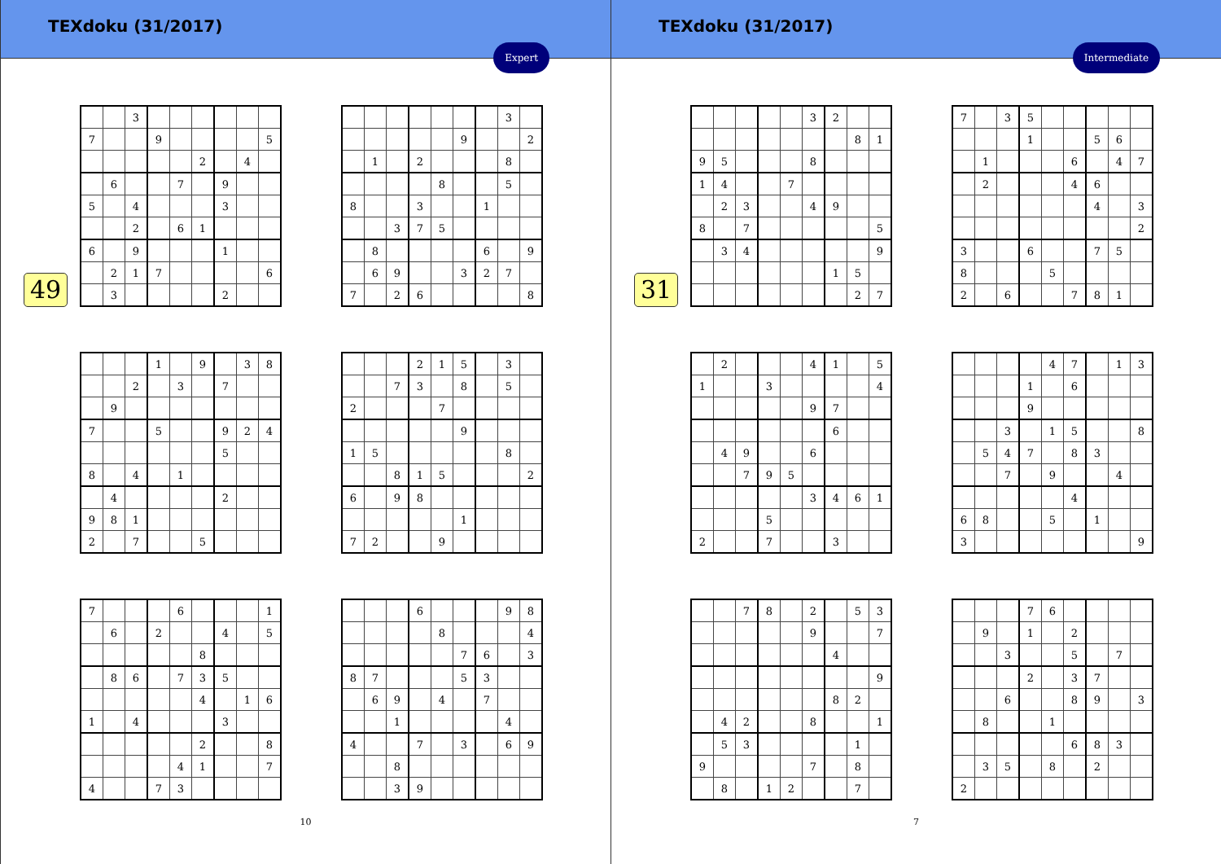TEXdoku (31/2017)
Expert
49
| | | 3 | | | | | | |
| 7 | | | 9 | | | | | 5 |
| | | | | | 2 | | 4 | |
| | 6 | | | 7 | | 9 | | |
| 5 | | 4 | | | | 3 | | |
| | | 2 | | 6 | 1 | | | |
| 6 | | 9 | | | | 1 | | |
| | 2 | 1 | 7 | | | | | 6 |
| | 3 | | | | | 2 | | |
| | | | | | | | 3 | |
| | | | | | 9 | | | 2 |
| | 1 | | 2 | | | | 8 | |
| | | | | 8 | | | 5 | |
| 8 | | | 3 | | | 1 | | |
| | | 3 | 7 | 5 | | | | |
| | 8 | | | | | 6 | | 9 |
| | 6 | 9 | | | 3 | 2 | 7 | |
| 7 | | 2 | 6 | | | | | 8 |
| | | | 1 | | 9 | | 3 | 8 |
| | | 2 | | 3 | | 7 | | |
| | 9 | | | | | | | |
| 7 | | | 5 | | | 9 | 2 | 4 |
| | | | | | | 5 | | |
| 8 | | 4 | | 1 | | | | |
| | 4 | | | | | 2 | | |
| 9 | 8 | 1 | | | | | | |
| 2 | | 7 | | | 5 | | | |
| | | | 2 | 1 | 5 | | 3 | |
| | | 7 | 3 | | 8 | | 5 | |
| 2 | | | | 7 | | | | |
| | | | | | 9 | | | |
| 1 | 5 | | | | | | 8 | |
| | | 8 | 1 | 5 | | | | 2 |
| 6 | | 9 | 8 | | | | | |
| | | | | | 1 | | | |
| 7 | 2 | | | 9 | | | | |
| 7 | | | | 6 | | | | 1 |
| | 6 | | 2 | | | 4 | | 5 |
| | | | | | 8 | | | |
| | 8 | 6 | | 7 | 3 | 5 | | |
| | | | | | 4 | | 1 | 6 |
| 1 | | 4 | | | | 3 | | |
| | | | | | 2 | | | 8 |
| | | | | 4 | 1 | | | 7 |
| 4 | | | 7 | 3 | | | | |
| | | | 6 | | | | 9 | 8 |
| | | | | 8 | | | | 4 |
| | | | | | 7 | 6 | | 3 |
| 8 | 7 | | | | 5 | 3 | | |
| | 6 | 9 | | 4 | | 7 | | |
| | | 1 | | | | | 4 | |
| 4 | | | 7 | | 3 | | 6 | 9 |
| | | 8 | | | | | | |
| | | 3 | 9 | | | | | |
10
TEXdoku (31/2017)
Intermediate
31
| | | | | | 3 | 2 | | |
| | | | | | | | 8 | 1 |
| 9 | 5 | | | | 8 | | | |
| 1 | 4 | | | 7 | | | | |
| | 2 | 3 | | | 4 | 9 | | |
| 8 | | 7 | | | | | | 5 |
| | 3 | 4 | | | | | | 9 |
| | | | | | | 1 | 5 | |
| | | | | | | | 2 | 7 |
| 7 | | 3 | 5 | | | | | |
| | | | 1 | | | 5 | 6 | |
| | 1 | | | | 6 | | 4 | 7 |
| | 2 | | | | 4 | 6 | | |
| | | | | | | 4 | | 3 |
| | | | | | | | | 2 |
| 3 | | | 6 | | | 7 | 5 | |
| 8 | | | | 5 | | | | |
| 2 | | 6 | | | 7 | 8 | 1 | |
| | 2 | | | | 4 | 1 | | 5 |
| 1 | | | 3 | | | | | 4 |
| | | | | | 9 | 7 | | |
| | | | | | | 6 | | |
| | 4 | 9 | | | 6 | | | |
| | | 7 | 9 | 5 | | | | |
| | | | | | 3 | 4 | 6 | 1 |
| | | | 5 | | | | | |
| 2 | | | 7 | | | 3 | | |
| | | | | 4 | 7 | | 1 | 3 |
| | | | 1 | | 6 | | | |
| | | | 9 | | | | | |
| | | 3 | | 1 | 5 | | | 8 |
| | 5 | 4 | 7 | | 8 | 3 | | |
| | | 7 | | 9 | | | 4 | |
| | | | | | 4 | | | |
| 6 | 8 | | | 5 | | 1 | | |
| 3 | | | | | | | | 9 |
| | | 7 | 8 | | 2 | | 5 | 3 |
| | | | | | 9 | | | 7 |
| | | | | | | 4 | | |
| | | | | | | | | 9 |
| | | | | | | 8 | 2 | |
| | 4 | 2 | | | 8 | | | 1 |
| | 5 | 3 | | | | | 1 | |
| 9 | | | | | 7 | | 8 | |
| | 8 | | 1 | 2 | | | 7 | |
| | | | 7 | 6 | | | | |
| | 9 | | 1 | | 2 | | | |
| | | 3 | | | 5 | | 7 | |
| | | | 2 | | 3 | 7 | | |
| | | 6 | | | 8 | 9 | | 3 |
| | 8 | | | 1 | | | | |
| | | | | | 6 | 8 | 3 | |
| | 3 | 5 | | 8 | | 2 | | |
| 2 | | | | | | | | |
7